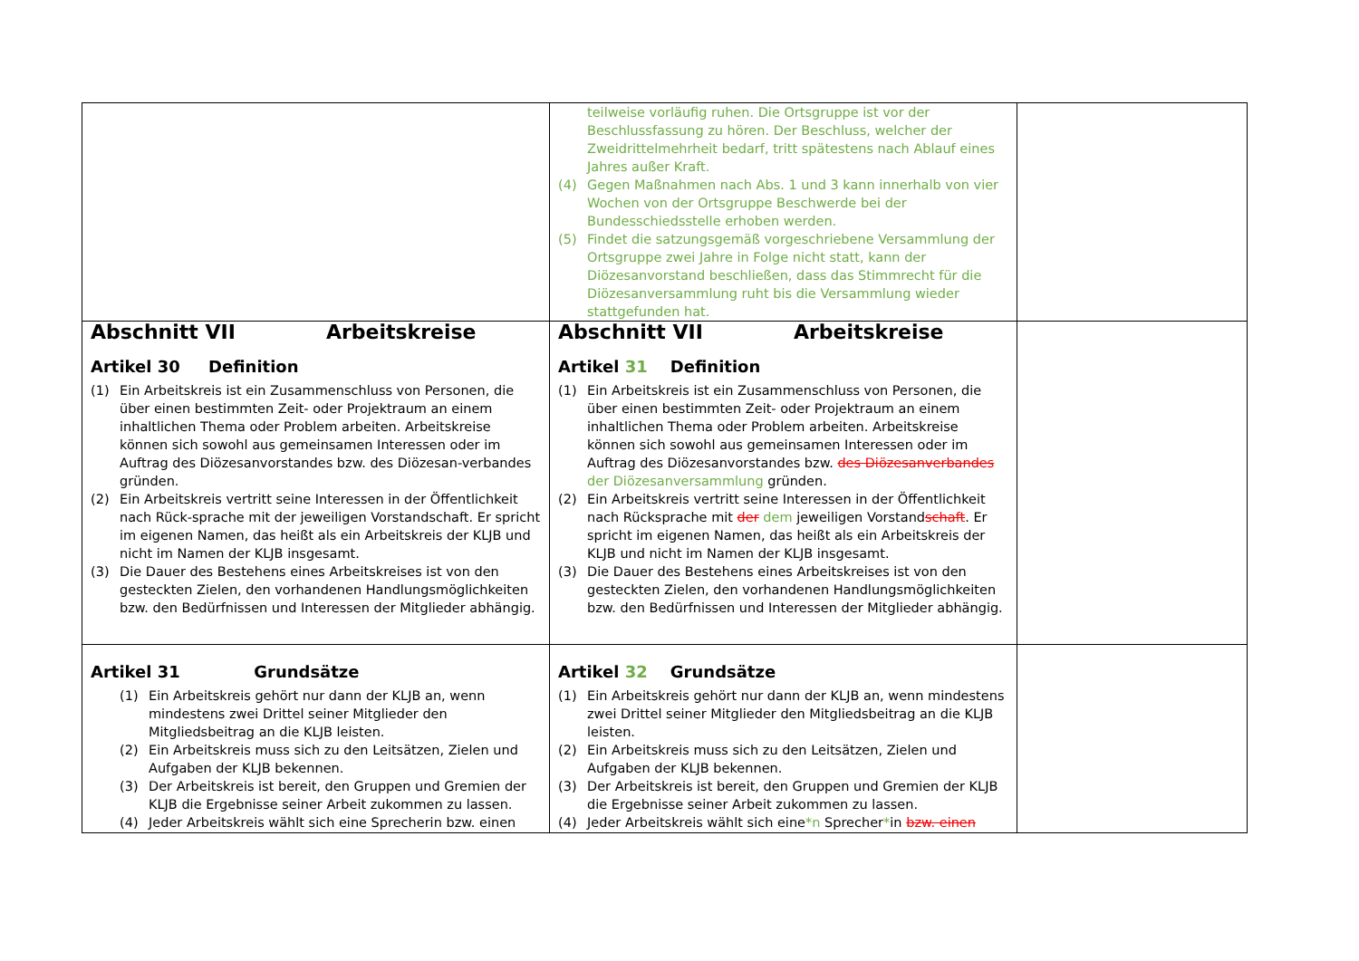| | teilweise vorläufig ruhen. Die Ortsgruppe ist vor der Beschlussfassung zu hören. Der Beschluss, welcher der Zweidrittelmehrheit bedarf, tritt spätestens nach Ablauf eines Jahres außer Kraft. (4) Gegen Maßnahmen nach Abs. 1 und 3 kann innerhalb von vier Wochen von der Ortsgruppe Beschwerde bei der Bundesschiedsstelle erhoben werden. (5) Findet die satzungsgemäß vorgeschriebene Versammlung der Ortsgruppe zwei Jahre in Folge nicht statt, kann der Diözesanvorstand beschließen, dass das Stimmrecht für die Diözesanversammlung ruht bis die Versammlung wieder stattgefunden hat. | |
| Abschnitt VII Arbeitskreise Artikel 30 Definition (1) Ein Arbeitskreis ist ein Zusammenschluss von Personen, die über einen bestimmten Zeit- oder Projektraum an einem inhaltlichen Thema oder Problem arbeiten. Arbeitskreise können sich sowohl aus gemeinsamen Interessen oder im Auftrag des Diözesanvorstandes bzw. des Diözesan-verbandes gründen. (2) Ein Arbeitskreis vertritt seine Interessen in der Öffentlichkeit nach Rück-sprache mit der jeweiligen Vorstandschaft. Er spricht im eigenen Namen, das heißt als ein Arbeitskreis der KLJB und nicht im Namen der KLJB insgesamt. (3) Die Dauer des Bestehens eines Arbeitskreises ist von den gesteckten Zielen, den vorhandenen Handlungsmöglichkeiten bzw. den Bedürfnissen und Interessen der Mitglieder abhängig. | Abschnitt VII Arbeitskreise Artikel 31 Definition (1) Ein Arbeitskreis ist ein Zusammenschluss von Personen, die über einen bestimmten Zeit- oder Projektraum an einem inhaltlichen Thema oder Problem arbeiten. Arbeitskreise können sich sowohl aus gemeinsamen Interessen oder im Auftrag des Diözesanvorstandes bzw. des Diözesanverbandes der Diözesanversammlung gründen. (2) Ein Arbeitskreis vertritt seine Interessen in der Öffentlichkeit nach Rücksprache mit der dem jeweiligen Vorstand schaft . Er spricht im eigenen Namen, das heißt als ein Arbeitskreis der KLJB und nicht im Namen der KLJB insgesamt. (3) Die Dauer des Bestehens eines Arbeitskreises ist von den gesteckten Zielen, den vorhandenen Handlungsmöglichkeiten bzw. den Bedürfnissen und Interessen der Mitglieder abhängig. | |
| Artikel 31 Grundsätze (1) Ein Arbeitskreis gehört nur dann der KLJB an, wenn mindestens zwei Drittel seiner Mitglieder den Mitgliedsbeitrag an die KLJB leisten. (2) Ein Arbeitskreis muss sich zu den Leitsätzen, Zielen und Aufgaben der KLJB bekennen. (3) Der Arbeitskreis ist bereit, den Gruppen und Gremien der KLJB die Ergebnisse seiner Arbeit zukommen zu lassen. (4) Jeder Arbeitskreis wählt sich eine Sprecherin bzw. einen | Artikel 32 Grundsätze (1) Ein Arbeitskreis gehört nur dann der KLJB an, wenn mindestens zwei Drittel seiner Mitglieder den Mitgliedsbeitrag an die KLJB leisten. (2) Ein Arbeitskreis muss sich zu den Leitsätzen, Zielen und Aufgaben der KLJB bekennen. (3) Der Arbeitskreis ist bereit, den Gruppen und Gremien der KLJB die Ergebnisse seiner Arbeit zukommen zu lassen. (4) Jeder Arbeitskreis wählt sich eine *n Sprecher * in bzw. einen | |